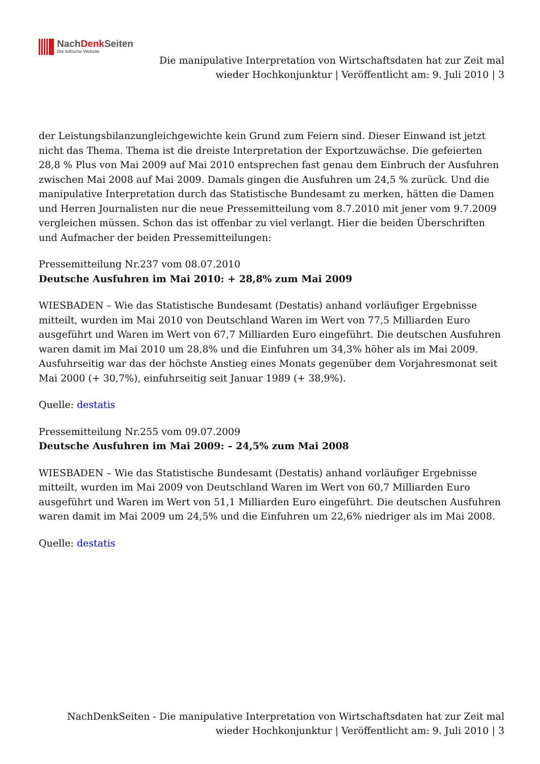NachDenk Seiten
Die kritische Website
Die manipulative Interpretation von Wirtschaftsdaten hat zur Zeit mal wieder Hochkonjunktur | Veröffentlicht am: 9. Juli 2010 | 3
der Leistungsbilanzungleichgewichte kein Grund zum Feiern sind. Dieser Einwand ist jetzt nicht das Thema. Thema ist die dreiste Interpretation der Exportzuwächse. Die gefeierten 28,8 % Plus von Mai 2009 auf Mai 2010 entsprechen fast genau dem Einbruch der Ausfuhren zwischen Mai 2008 auf Mai 2009. Damals gingen die Ausfuhren um 24,5 % zurück. Und die manipulative Interpretation durch das Statistische Bundesamt zu merken, hätten die Damen und Herren Journalisten nur die neue Pressemitteilung vom 8.7.2010 mit jener vom 9.7.2009 vergleichen müssen. Schon das ist offenbar zu viel verlangt. Hier die beiden Überschriften und Aufmacher der beiden Pressemitteilungen:
Pressemitteilung Nr.237 vom 08.07.2010
Deutsche Ausfuhren im Mai 2010: + 28,8% zum Mai 2009
WIESBADEN – Wie das Statistische Bundesamt (Destatis) anhand vorläufiger Ergebnisse mitteilt, wurden im Mai 2010 von Deutschland Waren im Wert von 77,5 Milliarden Euro ausgeführt und Waren im Wert von 67,7 Milliarden Euro eingeführt. Die deutschen Ausfuhren waren damit im Mai 2010 um 28,8% und die Einfuhren um 34,3% höher als im Mai 2009. Ausfuhrseitig war das der höchste Anstieg eines Monats gegenüber dem Vorjahresmonat seit Mai 2000 (+ 30,7%), einfuhrseitig seit Januar 1989 (+ 38,9%).
Quelle: destatis
Pressemitteilung Nr.255 vom 09.07.2009
Deutsche Ausfuhren im Mai 2009: – 24,5% zum Mai 2008
WIESBADEN – Wie das Statistische Bundesamt (Destatis) anhand vorläufiger Ergebnisse mitteilt, wurden im Mai 2009 von Deutschland Waren im Wert von 60,7 Milliarden Euro ausgeführt und Waren im Wert von 51,1 Milliarden Euro eingeführt. Die deutschen Ausfuhren waren damit im Mai 2009 um 24,5% und die Einfuhren um 22,6% niedriger als im Mai 2008.
Quelle: destatis
NachDenkSeiten - Die manipulative Interpretation von Wirtschaftsdaten hat zur Zeit mal wieder Hochkonjunktur | Veröffentlicht am: 9. Juli 2010 | 3